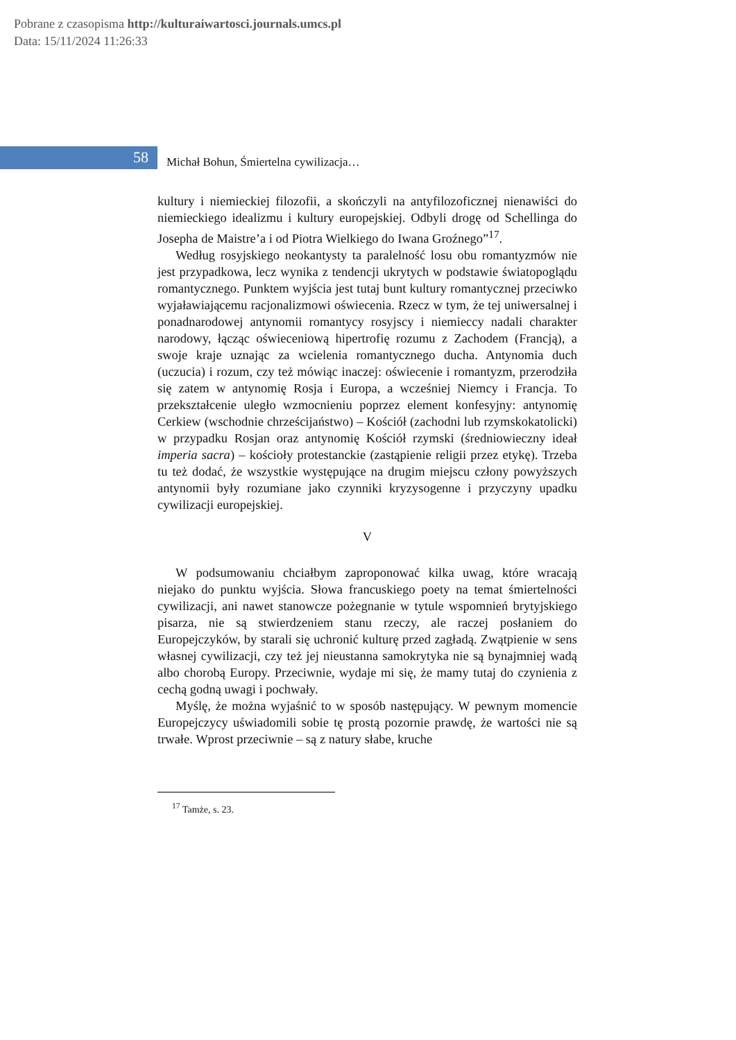Pobrane z czasopisma http://kulturaiwartosci.journals.umcs.pl
Data: 15/11/2024 11:26:33
58
Michał Bohun, Śmiertelna cywilizacja…
kultury i niemieckiej filozofii, a skończyli na antyfilozoficznej nienawiści do niemieckiego idealizmu i kultury europejskiej. Odbyli drogę od Schellinga do Josepha de Maistre’a i od Piotra Wielkiego do Iwana Groźnego”<sup>17</sup>.
Według rosyjskiego neokantysty ta paralelność losu obu romantyzmów nie jest przypadkowa, lecz wynika z tendencji ukrytych w podstawie światopoglądu romantycznego. Punktem wyjścia jest tutaj bunt kultury romantycznej przeciwko wyjaławiającemu racjonalizmowi oświecenia. Rzecz w tym, że tej uniwersalnej i ponadnarodowej antynomii romantycy rosyjscy i niemieccy nadali charakter narodowy, łącząc oświeceniową hipertrofię rozumu z Zachodem (Francją), a swoje kraje uznając za wcielenia romantycznego ducha. Antynomia duch (uczucia) i rozum, czy też mówiąc inaczej: oświecenie i romantyzm, przerodziła się zatem w antynomię Rosja i Europa, a wcześniej Niemcy i Francja. To przekształcenie uległo wzmocnieniu poprzez element konfesyjny: antynomię Cerkiew (wschodnie chrześcijaństwo) – Kościół (zachodni lub rzymskokatolicki) w przypadku Rosjan oraz antynomię Kościół rzymski (średniowieczny ideał imperia sacra) – kościoły protestanckie (zastąpienie religii przez etykę). Trzeba tu też dodać, że wszystkie występujące na drugim miejscu człony powyższych antynomii były rozumiane jako czynniki kryzysogenne i przyczyny upadku cywilizacji europejskiej.
V
W podsumowaniu chciałbym zaproponować kilka uwag, które wracają niejako do punktu wyjścia. Słowa francuskiego poety na temat śmiertelności cywilizacji, ani nawet stanowcze pożegnanie w tytule wspomnień brytyjskiego pisarza, nie są stwierdzeniem stanu rzeczy, ale raczej posłaniem do Europejczyków, by starali się uchronić kulturę przed zagładą. Zwątpienie w sens własnej cywilizacji, czy też jej nieustanna samokrytyka nie są bynajmniej wadą albo chorobą Europy. Przeciwnie, wydaje mi się, że mamy tutaj do czynienia z cechą godną uwagi i pochwały.
Myślę, że można wyjaśnić to w sposób następujący. W pewnym momencie Europejczycy uświadomili sobie tę prostą pozornie prawdę, że wartości nie są trwałe. Wprost przeciwnie – są z natury słabe, kruche
<sup>17</sup> Tamże, s. 23.